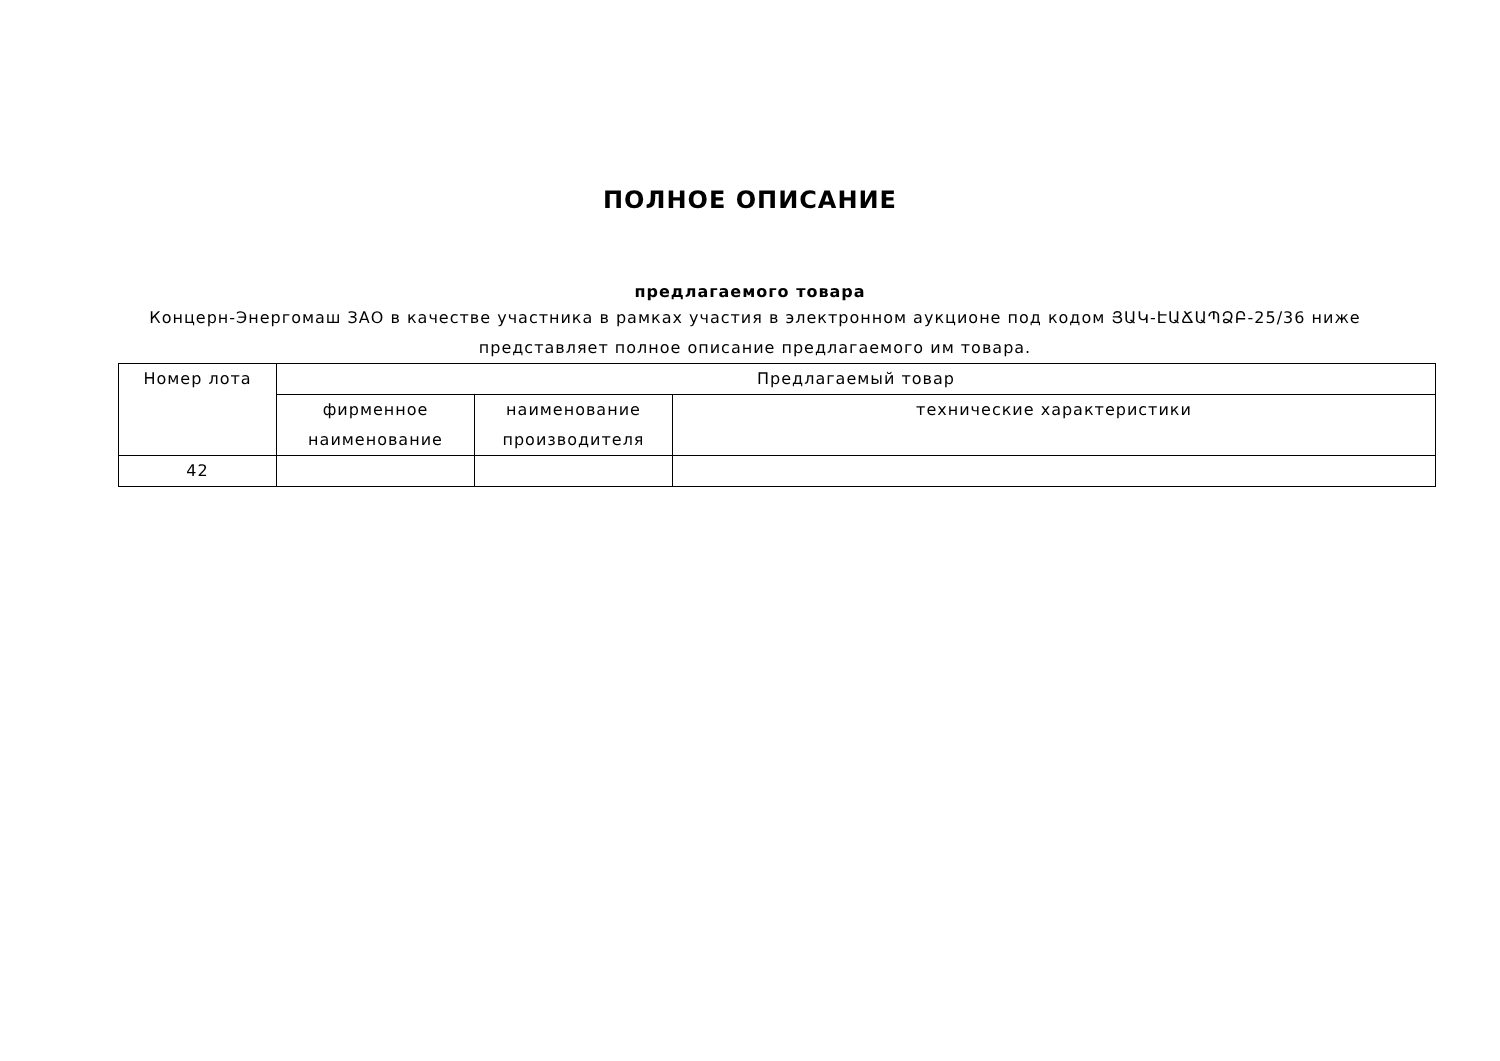ПОЛНОЕ ОПИСАНИЕ
предлагаемого товара
Концерн-Энергомаш ЗАО в качестве участника в рамках участия в электронном аукционе под кодом ՅԱԿ-ԷԱՃԱՊՁԲ-25/36 ниже представляет полное описание предлагаемого им товара.
| Номер лота | Предлагаемый товар | | |
| --- | --- | --- | --- |
| | фирменное наименование | наименование производителя | технические характеристики |
| 42 | | | |